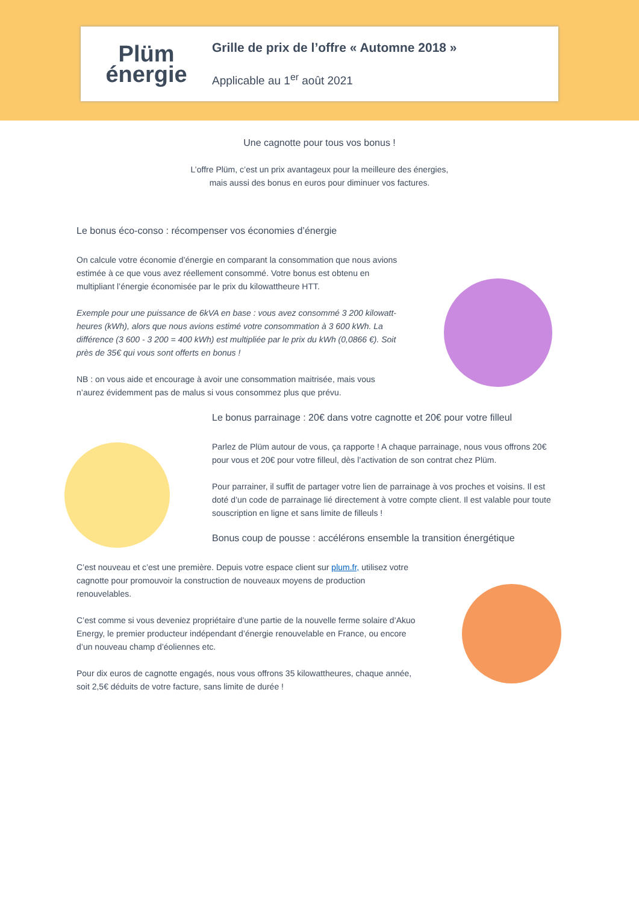Plüm
énergie
Grille de prix de l’offre « Automne 2018 »
Applicable au 1<sup>er</sup> août 2021
Une cagnotte pour tous vos bonus !
L’offre Plüm, c’est un prix avantageux pour la meilleure des énergies,
mais aussi des bonus en euros pour diminuer vos factures.
Le bonus éco-conso : récompenser vos économies d’énergie
On calcule votre économie d’énergie en comparant la consommation que nous avions estimée à ce que vous avez réellement consommé. Votre bonus est obtenu en multipliant l’énergie économisée par le prix du kilowattheure HTT.
Exemple pour une puissance de 6kVA en base : vous avez consommé 3 200 kilowatt-heures (kWh), alors que nous avions estimé votre consommation à 3 600 kWh. La différence (3 600 - 3 200 = 400 kWh) est multipliée par le prix du kWh (0,0866 €). Soit près de 35€ qui vous sont offerts en bonus !
NB : on vous aide et encourage à avoir une consommation maitrisée, mais vous n’aurez évidemment pas de malus si vous consommez plus que prévu.
Le bonus parrainage : 20€ dans votre cagnotte et 20€ pour votre filleul
Parlez de Plüm autour de vous, ça rapporte ! A chaque parrainage, nous vous offrons 20€ pour vous et 20€ pour votre filleul, dès l’activation de son contrat chez Plüm.
Pour parrainer, il suffit de partager votre lien de parrainage à vos proches et voisins. Il est doté d’un code de parrainage lié directement à votre compte client. Il est valable pour toute souscription en ligne et sans limite de filleuls !
Bonus coup de pousse : accélérons ensemble la transition énergétique
C’est nouveau et c’est une première. Depuis votre espace client sur plum.fr, utilisez votre cagnotte pour promouvoir la construction de nouveaux moyens de production renouvelables.
C’est comme si vous deveniez propriétaire d’une partie de la nouvelle ferme solaire d’Akuo Energy, le premier producteur indépendant d’énergie renouvelable en France, ou encore d’un nouveau champ d’éoliennes etc.
Pour dix euros de cagnotte engagés, nous vous offrons 35 kilowattheures, chaque année, soit 2,5€ déduits de votre facture, sans limite de durée !